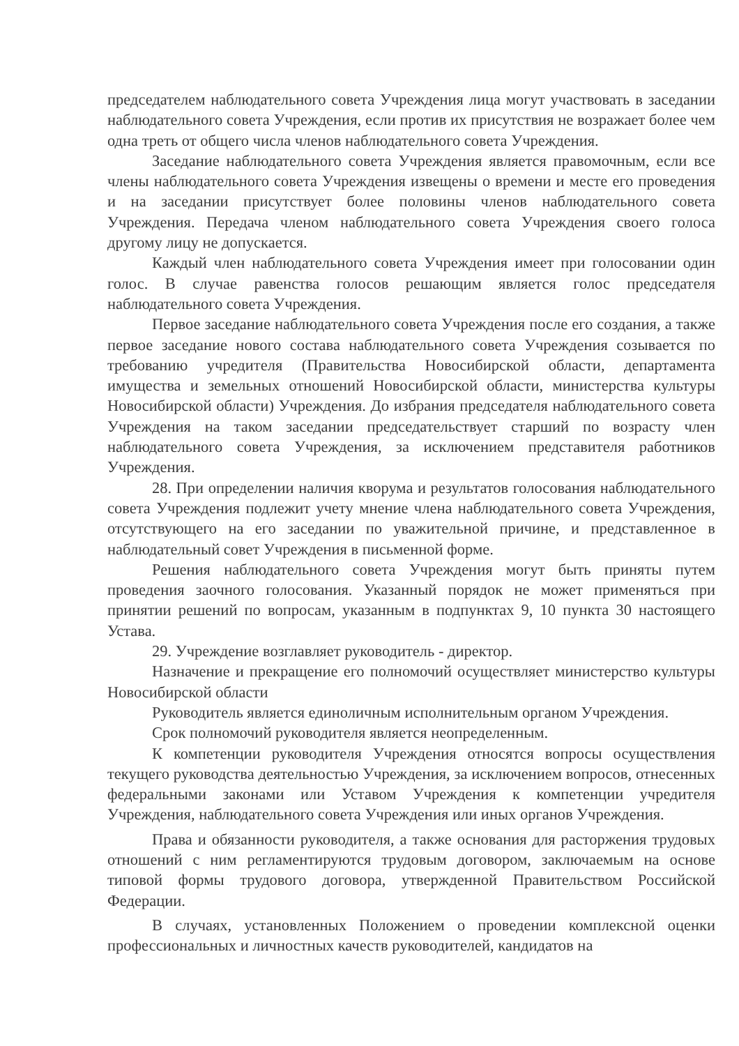председателем наблюдательного совета Учреждения лица могут участвовать в заседании наблюдательного совета Учреждения, если против их присутствия не возражает более чем одна треть от общего числа членов наблюдательного совета Учреждения.
Заседание наблюдательного совета Учреждения является правомочным, если все члены наблюдательного совета Учреждения извещены о времени и месте его проведения и на заседании присутствует более половины членов наблюдательного совета Учреждения. Передача членом наблюдательного совета Учреждения своего голоса другому лицу не допускается.
Каждый член наблюдательного совета Учреждения имеет при голосовании один голос. В случае равенства голосов решающим является голос председателя наблюдательного совета Учреждения.
Первое заседание наблюдательного совета Учреждения после его создания, а также первое заседание нового состава наблюдательного совета Учреждения созывается по требованию учредителя (Правительства Новосибирской области, департамента имущества и земельных отношений Новосибирской области, министерства культуры Новосибирской области) Учреждения. До избрания председателя наблюдательного совета Учреждения на таком заседании председательствует старший по возрасту член наблюдательного совета Учреждения, за исключением представителя работников Учреждения.
28. При определении наличия кворума и результатов голосования наблюдательного совета Учреждения подлежит учету мнение члена наблюдательного совета Учреждения, отсутствующего на его заседании по уважительной причине, и представленное в наблюдательный совет Учреждения в письменной форме.
Решения наблюдательного совета Учреждения могут быть приняты путем проведения заочного голосования. Указанный порядок не может применяться при принятии решений по вопросам, указанным в подпунктах 9, 10 пункта 30 настоящего Устава.
29. Учреждение возглавляет руководитель - директор.
Назначение и прекращение его полномочий осуществляет министерство культуры Новосибирской области
Руководитель является единоличным исполнительным органом Учреждения.
Срок полномочий руководителя является неопределенным.
К компетенции руководителя Учреждения относятся вопросы осуществления текущего руководства деятельностью Учреждения, за исключением вопросов, отнесенных федеральными законами или Уставом Учреждения к компетенции учредителя Учреждения, наблюдательного совета Учреждения или иных органов Учреждения.
Права и обязанности руководителя, а также основания для расторжения трудовых отношений с ним регламентируются трудовым договором, заключаемым на основе типовой формы трудового договора, утвержденной Правительством Российской Федерации.
В случаях, установленных Положением о проведении комплексной оценки профессиональных и личностных качеств руководителей, кандидатов на